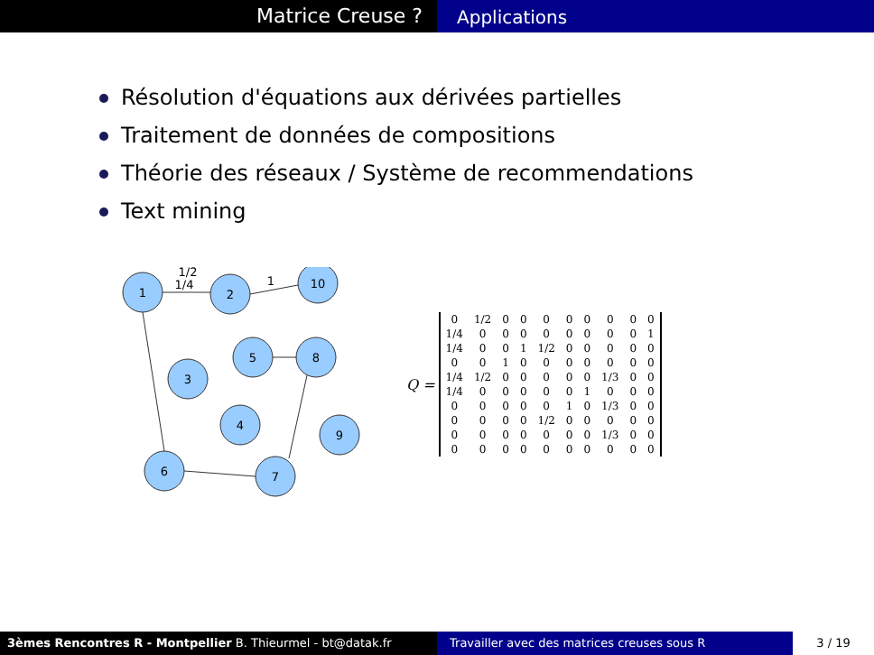Matrice Creuse ?
Applications
Résolution d'équations aux dérivées partielles
Traitement de données de compositions
Théorie des réseaux / Système de recommendations
Text mining
1
2
10
3
5
8
4
9
6
7
1/2
1/4
1
Q =
| 0 | 1/2 | 0 | 0 | 0 | 0 | 0 | 0 | 0 | 0 |
| 1/4 | 0 | 0 | 0 | 0 | 0 | 0 | 0 | 0 | 1 |
| 1/4 | 0 | 0 | 1 | 1/2 | 0 | 0 | 0 | 0 | 0 |
| 0 | 0 | 1 | 0 | 0 | 0 | 0 | 0 | 0 | 0 |
| 1/4 | 1/2 | 0 | 0 | 0 | 0 | 0 | 1/3 | 0 | 0 |
| 1/4 | 0 | 0 | 0 | 0 | 0 | 1 | 0 | 0 | 0 |
| 0 | 0 | 0 | 0 | 0 | 1 | 0 | 1/3 | 0 | 0 |
| 0 | 0 | 0 | 0 | 1/2 | 0 | 0 | 0 | 0 | 0 |
| 0 | 0 | 0 | 0 | 0 | 0 | 0 | 1/3 | 0 | 0 |
| 0 | 0 | 0 | 0 | 0 | 0 | 0 | 0 | 0 | 0 |
3èmes Rencontres R - Montpellier B. Thieurmel - bt@datak.fr Travailler avec des matrices creuses sous R
3 / 19